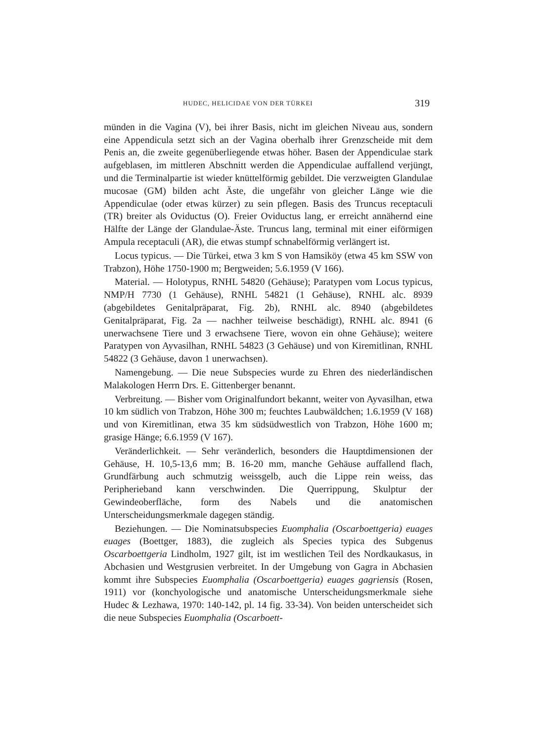HUDEC, HELICIDAE VON DER TÜRKEI 319
münden in die Vagina (V), bei ihrer Basis, nicht im gleichen Niveau aus, sondern eine Appendicula setzt sich an der Vagina oberhalb ihrer Grenzscheide mit dem Penis an, die zweite gegenüberliegende etwas höher. Basen der Appendiculae stark aufgeblasen, im mittleren Abschnitt werden die Appendiculae auffallend verjüngt, und die Terminalpartie ist wieder knüttelförmig gebildet. Die verzweigten Glandulae mucosae (GM) bilden acht Äste, die ungefähr von gleicher Länge wie die Appendiculae (oder etwas kürzer) zu sein pflegen. Basis des Truncus receptaculi (TR) breiter als Oviductus (O). Freier Oviductus lang, er erreicht annähernd eine Hälfte der Länge der Glandulae-Äste. Truncus lang, terminal mit einer eiförmigen Ampula receptaculi (AR), die etwas stumpf schnabelförmig verlängert ist.
Locus typicus. — Die Türkei, etwa 3 km S von Hamsiköy (etwa 45 km SSW von Trabzon), Höhe 1750-1900 m; Bergweiden; 5.6.1959 (V 166).
Material. — Holotypus, RNHL 54820 (Gehäuse); Paratypen vom Locus typicus, NMP/H 7730 (1 Gehäuse), RNHL 54821 (1 Gehäuse), RNHL alc. 8939 (abgebildetes Genitalpräparat, Fig. 2b), RNHL alc. 8940 (abgebildetes Genitalpräparat, Fig. 2a — nachher teilweise beschädigt), RNHL alc. 8941 (6 unerwachsene Tiere und 3 erwachsene Tiere, wovon ein ohne Gehäuse); weitere Paratypen von Ayvasilhan, RNHL 54823 (3 Gehäuse) und von Kiremitlinan, RNHL 54822 (3 Gehäuse, davon 1 unerwachsen).
Namengebung. — Die neue Subspecies wurde zu Ehren des niederländischen Malakologen Herrn Drs. E. Gittenberger benannt.
Verbreitung. — Bisher vom Originalfundort bekannt, weiter von Ayvasilhan, etwa 10 km südlich von Trabzon, Höhe 300 m; feuchtes Laubwäldchen; 1.6.1959 (V 168) und von Kiremitlinan, etwa 35 km südsüdwestlich von Trabzon, Höhe 1600 m; grasige Hänge; 6.6.1959 (V 167).
Veränderlichkeit. — Sehr veränderlich, besonders die Hauptdimensionen der Gehäuse, H. 10,5-13,6 mm; B. 16-20 mm, manche Gehäuse auffallend flach, Grundfärbung auch schmutzig weissgelb, auch die Lippe rein weiss, das Peripherieband kann verschwinden. Die Querrippung, Skulptur der Gewindeoberfläche, form des Nabels und die anatomischen Unterscheidungsmerkmale dagegen ständig.
Beziehungen. — Die Nominatsubspecies Euomphalia (Oscarboettgeria) euages euages (Boettger, 1883), die zugleich als Species typica des Subgenus Oscarboettgeria Lindholm, 1927 gilt, ist im westlichen Teil des Nordkaukasus, in Abchasien und Westgrusien verbreitet. In der Umgebung von Gagra in Abchasien kommt ihre Subspecies Euomphalia (Oscarboettgeria) euages gagriensis (Rosen, 1911) vor (konchyologische und anatomische Unterscheidungsmerkmale siehe Hudec & Lezhawa, 1970: 140-142, pl. 14 fig. 33-34). Von beiden unterscheidet sich die neue Subspecies Euomphalia (Oscarboett-